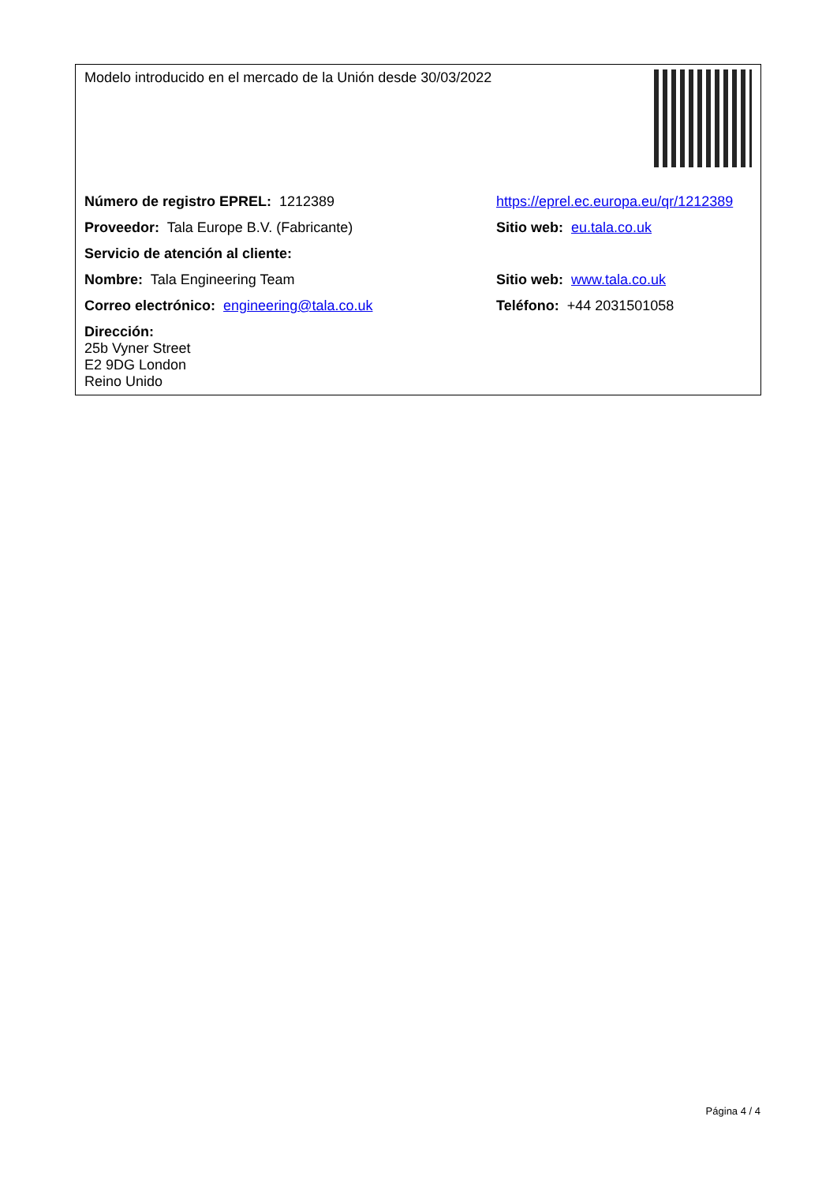| Modelo introducido en el mercado de la Unión desde 30/03/2022 | |
| Número de registro EPREL: 1212389 | https://eprel.ec.europa.eu/qr/1212389 |
| Proveedor: Tala Europe B.V. (Fabricante) | Sitio web: eu.tala.co.uk |
| Servicio de atención al cliente: | |
| Nombre: Tala Engineering Team | Sitio web: www.tala.co.uk |
| Correo electrónico: engineering@tala.co.uk | Teléfono: +44 2031501058 |
| Dirección: 25b Vyner Street E2 9DG London Reino Unido | |
Página 4 / 4